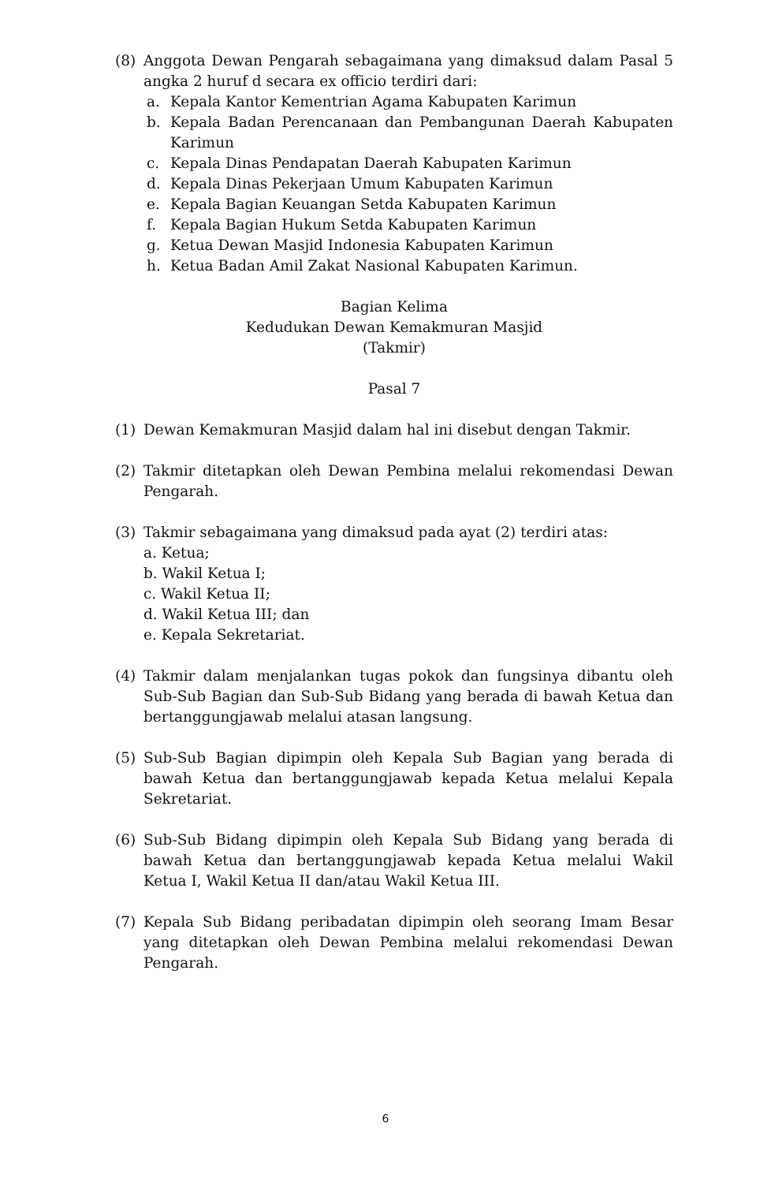(8) Anggota Dewan Pengarah sebagaimana yang dimaksud dalam Pasal 5 angka 2 huruf d secara ex officio terdiri dari:
a. Kepala Kantor Kementrian Agama Kabupaten Karimun
b. Kepala Badan Perencanaan dan Pembangunan Daerah Kabupaten Karimun
c. Kepala Dinas Pendapatan Daerah Kabupaten Karimun
d. Kepala Dinas Pekerjaan Umum Kabupaten Karimun
e. Kepala Bagian Keuangan Setda Kabupaten Karimun
f. Kepala Bagian Hukum Setda Kabupaten Karimun
g. Ketua Dewan Masjid Indonesia Kabupaten Karimun
h. Ketua Badan Amil Zakat Nasional Kabupaten Karimun.
Bagian Kelima
Kedudukan Dewan Kemakmuran Masjid
(Takmir)
Pasal 7
(1) Dewan Kemakmuran Masjid dalam hal ini disebut dengan Takmir.
(2) Takmir ditetapkan oleh Dewan Pembina melalui rekomendasi Dewan Pengarah.
(3) Takmir sebagaimana yang dimaksud pada ayat (2) terdiri atas:
a. Ketua;
b. Wakil Ketua I;
c. Wakil Ketua II;
d. Wakil Ketua III; dan
e. Kepala Sekretariat.
(4) Takmir dalam menjalankan tugas pokok dan fungsinya dibantu oleh Sub-Sub Bagian dan Sub-Sub Bidang yang berada di bawah Ketua dan bertanggungjawab melalui atasan langsung.
(5) Sub-Sub Bagian dipimpin oleh Kepala Sub Bagian yang berada di bawah Ketua dan bertanggungjawab kepada Ketua melalui Kepala Sekretariat.
(6) Sub-Sub Bidang dipimpin oleh Kepala Sub Bidang yang berada di bawah Ketua dan bertanggungjawab kepada Ketua melalui Wakil Ketua I, Wakil Ketua II dan/atau Wakil Ketua III.
(7) Kepala Sub Bidang peribadatan dipimpin oleh seorang Imam Besar yang ditetapkan oleh Dewan Pembina melalui rekomendasi Dewan Pengarah.
6